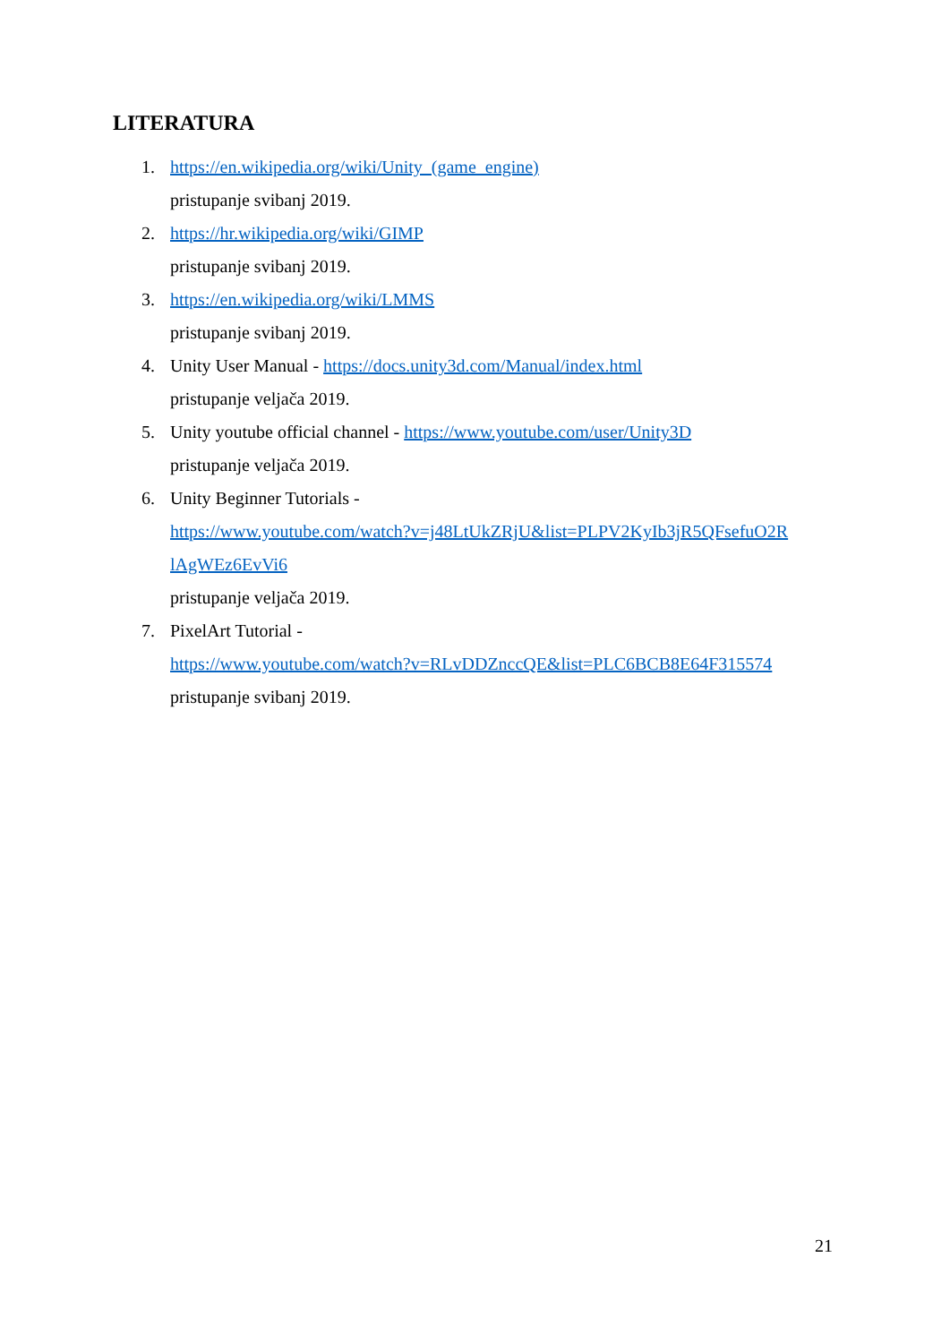LITERATURA
1. https://en.wikipedia.org/wiki/Unity_(game_engine)
pristupanje svibanj 2019.
2. https://hr.wikipedia.org/wiki/GIMP
pristupanje svibanj 2019.
3. https://en.wikipedia.org/wiki/LMMS
pristupanje svibanj 2019.
4. Unity User Manual - https://docs.unity3d.com/Manual/index.html
pristupanje veljača 2019.
5. Unity youtube official channel - https://www.youtube.com/user/Unity3D
pristupanje veljača 2019.
6. Unity Beginner Tutorials -
https://www.youtube.com/watch?v=j48LtUkZRjU&list=PLPV2KyIb3jR5QFsefuO2R
lAgWEz6EvVi6
pristupanje veljača 2019.
7. PixelArt Tutorial -
https://www.youtube.com/watch?v=RLvDDZnccQE&list=PLC6BCB8E64F315574
pristupanje svibanj 2019.
21